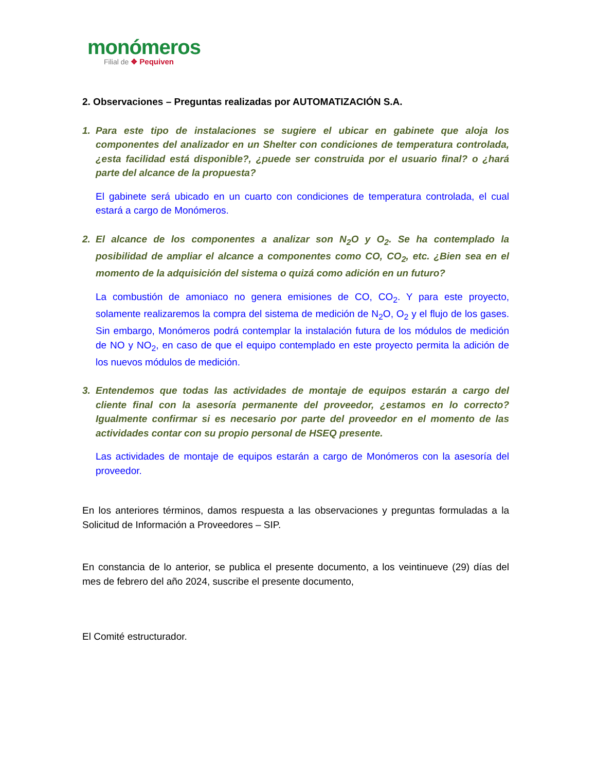monómeros
Filial de ❖ Pequiven
2. Observaciones – Preguntas realizadas por AUTOMATIZACIÓN S.A.
1. Para este tipo de instalaciones se sugiere el ubicar en gabinete que aloja los componentes del analizador en un Shelter con condiciones de temperatura controlada, ¿esta facilidad está disponible?, ¿puede ser construida por el usuario final? o ¿hará parte del alcance de la propuesta?
El gabinete será ubicado en un cuarto con condiciones de temperatura controlada, el cual estará a cargo de Monómeros.
2. El alcance de los componentes a analizar son N<sub>2</sub>O y O<sub>2</sub>. Se ha contemplado la posibilidad de ampliar el alcance a componentes como CO, CO<sub>2</sub>, etc. ¿Bien sea en el momento de la adquisición del sistema o quizá como adición en un futuro?
La combustión de amoniaco no genera emisiones de CO, CO<sub>2</sub>. Y para este proyecto, solamente realizaremos la compra del sistema de medición de N<sub>2</sub>O, O<sub>2</sub> y el flujo de los gases. Sin embargo, Monómeros podrá contemplar la instalación futura de los módulos de medición de NO y NO<sub>2</sub>, en caso de que el equipo contemplado en este proyecto permita la adición de los nuevos módulos de medición.
3. Entendemos que todas las actividades de montaje de equipos estarán a cargo del cliente final con la asesoría permanente del proveedor, ¿estamos en lo correcto? Igualmente confirmar si es necesario por parte del proveedor en el momento de las actividades contar con su propio personal de HSEQ presente.
Las actividades de montaje de equipos estarán a cargo de Monómeros con la asesoría del proveedor.
En los anteriores términos, damos respuesta a las observaciones y preguntas formuladas a la Solicitud de Información a Proveedores – SIP.
En constancia de lo anterior, se publica el presente documento, a los veintinueve (29) días del mes de febrero del año 2024, suscribe el presente documento,
El Comité estructurador.